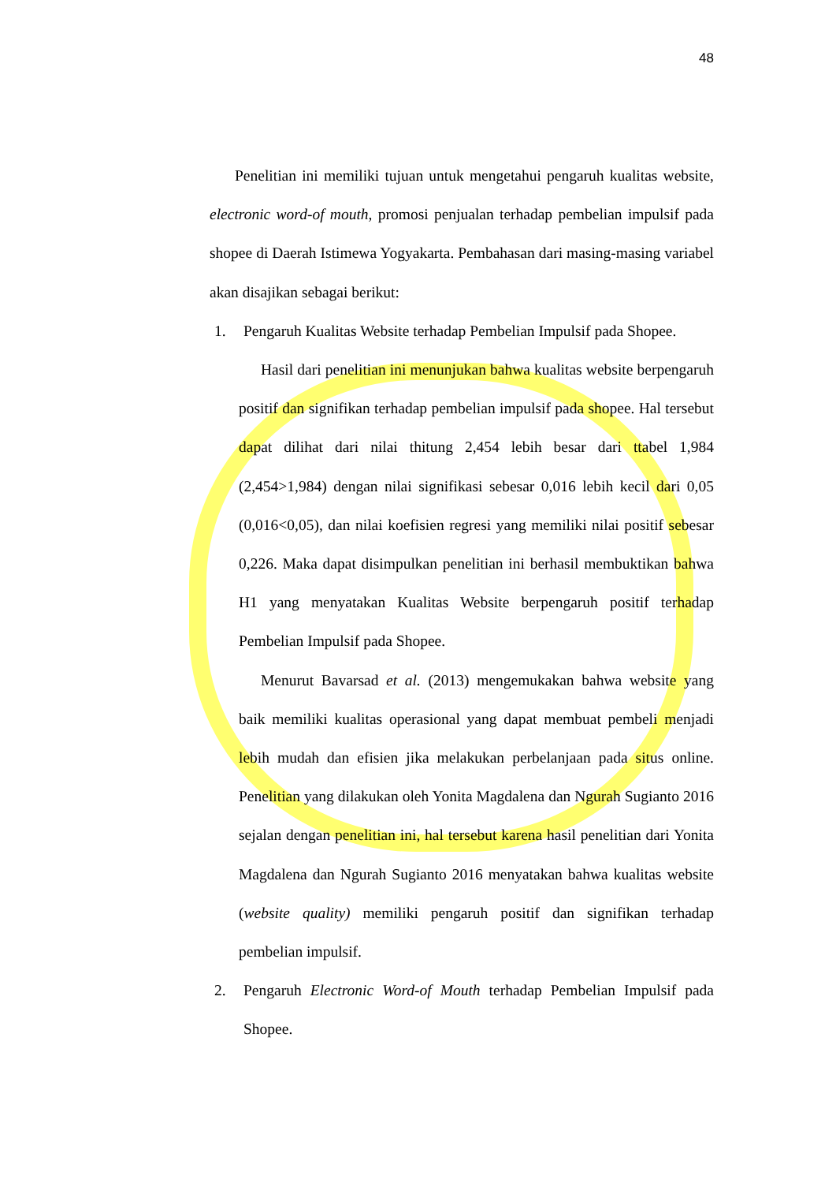48
Penelitian ini memiliki tujuan untuk mengetahui pengaruh kualitas website, electronic word-of mouth, promosi penjualan terhadap pembelian impulsif pada shopee di Daerah Istimewa Yogyakarta. Pembahasan dari masing-masing variabel akan disajikan sebagai berikut:
1. Pengaruh Kualitas Website terhadap Pembelian Impulsif pada Shopee.
Hasil dari penelitian ini menunjukan bahwa kualitas website berpengaruh positif dan signifikan terhadap pembelian impulsif pada shopee. Hal tersebut dapat dilihat dari nilai thitung 2,454 lebih besar dari ttabel 1,984 (2,454>1,984) dengan nilai signifikasi sebesar 0,016 lebih kecil dari 0,05 (0,016<0,05), dan nilai koefisien regresi yang memiliki nilai positif sebesar 0,226. Maka dapat disimpulkan penelitian ini berhasil membuktikan bahwa H1 yang menyatakan Kualitas Website berpengaruh positif terhadap Pembelian Impulsif pada Shopee.
Menurut Bavarsad et al. (2013) mengemukakan bahwa website yang baik memiliki kualitas operasional yang dapat membuat pembeli menjadi lebih mudah dan efisien jika melakukan perbelanjaan pada situs online. Penelitian yang dilakukan oleh Yonita Magdalena dan Ngurah Sugianto 2016 sejalan dengan penelitian ini, hal tersebut karena hasil penelitian dari Yonita Magdalena dan Ngurah Sugianto 2016 menyatakan bahwa kualitas website (website quality) memiliki pengaruh positif dan signifikan terhadap pembelian impulsif.
2. Pengaruh Electronic Word-of Mouth terhadap Pembelian Impulsif pada Shopee.